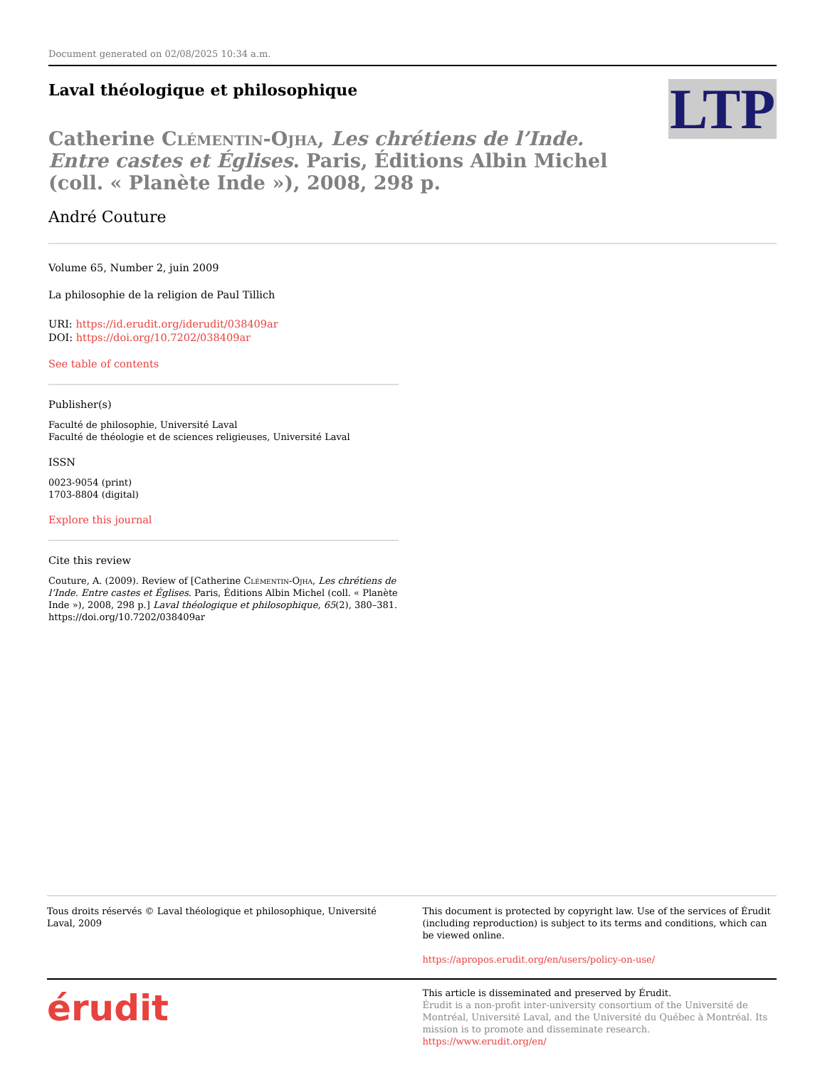Document generated on 02/08/2025 10:34 a.m.
LTP
Laval théologique et philosophique
Catherine Clémentin-Ojha, Les chrétiens de l’Inde. Entre castes et Églises. Paris, Éditions Albin Michel (coll. « Planète Inde »), 2008, 298 p.
André Couture
Volume 65, Number 2, juin 2009
La philosophie de la religion de Paul Tillich
URI: https://id.erudit.org/iderudit/038409ar
DOI: https://doi.org/10.7202/038409ar
See table of contents
Publisher(s)
Faculté de philosophie, Université Laval
Faculté de théologie et de sciences religieuses, Université Laval
ISSN
0023-9054 (print)
1703-8804 (digital)
Explore this journal
Cite this review
Couture, A. (2009). Review of [Catherine Clémentin-Ojha, Les chrétiens de l’Inde. Entre castes et Églises. Paris, Éditions Albin Michel (coll. « Planète Inde »), 2008, 298 p.] Laval théologique et philosophique, 65(2), 380–381. https://doi.org/10.7202/038409ar
Tous droits réservés © Laval théologique et philosophique, Université Laval, 2009
This document is protected by copyright law. Use of the services of Érudit (including reproduction) is subject to its terms and conditions, which can be viewed online.
https://apropos.erudit.org/en/users/policy-on-use/
érudit
This article is disseminated and preserved by Érudit.
Érudit is a non-profit inter-university consortium of the Université de Montréal, Université Laval, and the Université du Québec à Montréal. Its mission is to promote and disseminate research.
https://www.erudit.org/en/